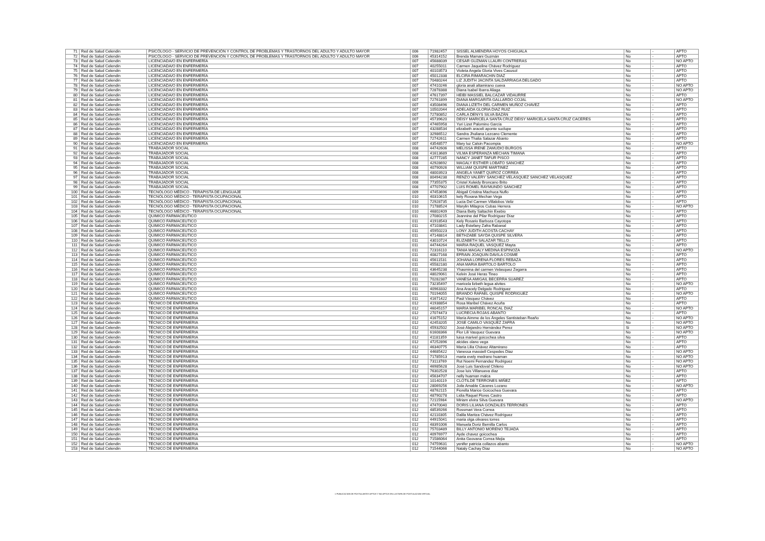| 71 | Red de Salud Celendin | PSICÓLOGO - SERVICIO DE PREVENCIÓN Y CONTROL DE PROBLEMAS Y TRASTORNOS DEL ADULTO Y ADULTO MAYOR | 006 | 71982457 | SISSEL ALMENDRA HOYOS CHIGUALA | No | - | APTO |
| 72 | Red de Salud Celendin | PSICÓLOGO - SERVICIO DE PREVENCIÓN Y CONTROL DE PROBLEMAS Y TRASTORNOS DEL ADULTO Y ADULTO MAYOR | 006 | 45314152 | Brenda Mamani Guzmán | No | - | APTO |
| 73 | Red de Salud Celendin | LICENCIADA/O EN ENFERMERÍA | 007 | 45688039 | CESAR GUZMAN LLAURI CONTRERAS | No | - | NO APTO |
| 74 | Red de Salud Celendin | LICENCIADA/O EN ENFERMERÍA | 007 | 40255011 | Carmen Jaqueline Chávez Rodríguez | No | - | APTO |
| 75 | Red de Salud Celendin | LICENCIADA/O EN ENFERMERÍA | 007 | 40103573 | Violeta Angela Gloria Vives Casusol | No | - | APTO |
| 76 | Red de Salud Celendin | LICENCIADA/O EN ENFERMERÍA | 007 | 45012338 | ELCIRA RIMARACHIN DIAZ | No | - | APTO |
| 77 | Red de Salud Celendin | LICENCIADA/O EN ENFERMERÍA | 007 | 70480244 | LIZ JUDITH JACINTA SALDARRIAGA DELGADO | No | - | APTO |
| 78 | Red de Salud Celendin | LICENCIADA/O EN ENFERMERÍA | 007 | 47410246 | gloria anali altamirano cueva | No | - | NO APTO |
| 79 | Red de Salud Celendin | LICENCIADA/O EN ENFERMERÍA | 007 | 72878388 | Diana Isabel Ibarra Aliaga | No | - | NO APTO |
| 80 | Red de Salud Celendin | LICENCIADA/O EN ENFERMERÍA | 007 | 47617397 | HEIBI MASSIEL BALCAZAR VIDAURRE | No | - | APTO |
| 81 | Red de Salud Celendin | LICENCIADA/O EN ENFERMERÍA | 007 | 72761899 | DIANA MARGARITA GALLARDO COJAL | No | - | NO APTO |
| 82 | Red de Salud Celendin | LICENCIADA/O EN ENFERMERÍA | 007 | 43508496 | DIANA LIZETH DEL CARMEN MUÑOZ CHAVEZ | No | - | APTO |
| 83 | Red de Salud Celendin | LICENCIADA/O EN ENFERMERÍA | 007 | 10502044 | ADELAIDA GLORIA DIAZ RUIZ | No | - | APTO |
| 84 | Red de Salud Celendin | LICENCIADA/O EN ENFERMERÍA | 007 | 72780852 | CARLA DENYS SILVA BAZÁN | No | - | APTO |
| 85 | Red de Salud Celendin | LICENCIADA/O EN ENFERMERÍA | 007 | 45739620 | DEISY MARICELA SANTA CRUZ DEISY MARICELA SANTA CRUZ CACERES | No | - | APTO |
| 86 | Red de Salud Celendin | LICENCIADA/O EN ENFERMERÍA | 007 | 47465958 | Yuri Lizet Palomino García | No | - | APTO |
| 87 | Red de Salud Celendin | LICENCIADA/O EN ENFERMERÍA | 007 | 43288534 | elizabeth araceli aponte suclupe | No | - | APTO |
| 88 | Red de Salud Celendin | LICENCIADA/O EN ENFERMERÍA | 007 | 32986512 | Sandra Jhuliana Lezcano Clemente | No | - | APTO |
| 89 | Red de Salud Celendin | LICENCIADA/O EN ENFERMERÍA | 007 | 72742611 | Carmen Thalia Salazar Abanto | No | - | APTO |
| 90 | Red de Salud Celendin | LICENCIADA/O EN ENFERMERÍA | 007 | 43548577 | Mary luz Calsin Pacompia | No | - | NO APTO |
| 91 | Red de Salud Celendin | TRABAJADOR SOCIAL | 008 | 44742606 | MELISSA IRENE ZAMUDIO BURGOS | No | - | APTO |
| 92 | Red de Salud Celendin | TRABAJADOR SOCIAL | 008 | 41613689 | VILMA ESPERANZA MECHAN TIMANA | No | - | APTO |
| 93 | Red de Salud Celendin | TRABAJADOR SOCIAL | 008 | 42777285 | NANCY JANET TAFUR PISCO | No | - | APTO |
| 94 | Red de Salud Celendin | TRABAJADOR SOCIAL | 008 | 42928692 | MAGALY ESTHER LOBATO SANCHEZ | No | - | APTO |
| 95 | Red de Salud Celendin | TRABAJADOR SOCIAL | 008 | 40790926 | WILLIAM QUISPE MARTINEZ | No | - | APTO |
| 96 | Red de Salud Celendin | TRABAJADOR SOCIAL | 008 | 48003923 | ANGELA YANET QUIROZ CORREA | No | - | APTO |
| 97 | Red de Salud Celendin | TRABAJADOR SOCIAL | 008 | 80494238 | RENZO VALERY SANCHEZ VELASQUEZ SANCHEZ VELASQUEZ | No | - | APTO |
| 98 | Red de Salud Celendin | TRABAJADOR SOCIAL | 008 | 77355375 | Cristel Xuleidy Broncano Brito | No | - | APTO |
| 99 | Red de Salud Celendin | TRABAJADOR SOCIAL | 008 | 47707902 | LUIS ROMEL RAYMUNDO SANCHEZ | No | - | APTO |
| 100 | Red de Salud Celendin | TECNÓLOGO MÉDICO - TERAPISTA DE LENGUAJE | 009 | 47453696 | Abigail Cristina Machuca Nuflo | No | - | APTO |
| 101 | Red de Salud Celendin | TECNÓLOGO MÉDICO - TERAPISTA OCUPACIONAL | 010 | 40310615 | kely Roxana Mechan Vega | No | - | APTO |
| 102 | Red de Salud Celendin | TECNÓLOGO MÉDICO - TERAPISTA OCUPACIONAL | 010 | 72928735 | Lucia Del Carmen Villalobos Veliz | No | - | APTO |
| 103 | Red de Salud Celendin | TECNÓLOGO MÉDICO - TERAPISTA OCUPACIONAL | 010 | 71788524 | Marylin Milagros Cubas Herrera | No | - | NO APTO |
| 104 | Red de Salud Celendin | TECNÓLOGO MÉDICO - TERAPISTA OCUPACIONAL | 010 | 46802409 | Diana Betty Saltachin Exebio | No | - | APTO |
| 105 | Red de Salud Celendin | QUIMICO FARMACEUTICO | 011 | 27080215 | Jeannine del Pilar Rodríguez Díaz | No | - | APTO |
| 106 | Red de Salud Celendin | QUIMICO FARMACEUTICO | 011 | 41918543 | Kely Rosario Barboza Cayotopa | No | - | APTO |
| 107 | Red de Salud Celendin | QUIMICO FARMACEUTICO | 011 | 47103841 | Lady Estefany Zafra Rabanal | No | - | APTO |
| 108 | Red de Salud Celendin | QUIMICO FARMACEUTICO | 011 | 45950223 | LONY JUDITH ACOSTA CACHAY | No | - | APTO |
| 109 | Red de Salud Celendin | QUIMICO FARMACEUTICO | 011 | 47148814 | BETHZABE SAYDA QUISPE SILVERA | No | - | APTO |
| 110 | Red de Salud Celendin | QUIMICO FARMACEUTICO | 011 | 43010724 | ELIZABETH SALAZAR TELLO | No | - | APTO |
| 111 | Red de Salud Celendin | QUIMICO FARMACEUTICO | 011 | 44744264 | MARIA RAQUEL VASQUEZ Mayta | No | - | APTO |
| 112 | Red de Salud Celendin | QUIMICO FARMACEUTICO | 011 | 72316110 | TANIA MAGALY MEDINA ESPINOZA | No | - | NO APTO |
| 113 | Red de Salud Celendin | QUIMICO FARMACEUTICO | 011 | 40827168 | EFRAIN JOAQUIN DAVILA COSME | No | - | APTO |
| 114 | Red de Salud Celendin | QUIMICO FARMACEUTICO | 011 | 45611531 | JOHANA LORENA FLORES REBAZA | No | - | APTO |
| 115 | Red de Salud Celendin | QUIMICO FARMACEUTICO | 011 | 45582180 | ANA MARIA BARTOLO BARTOLO | No | - | APTO |
| 116 | Red de Salud Celendin | QUIMICO FARMACEUTICO | 011 | 43645238 | Yhasmina del carmen Velasquez Zegarra | No | - | APTO |
| 117 | Red de Salud Celendin | QUIMICO FARMACEUTICO | 011 | 48029061 | Kelvin José Heras Tineo | No | - | APTO |
| 118 | Red de Salud Celendin | QUIMICO FARMACEUTICO | 011 | 70282387 | VANESA AMIGAIL BECERRA SUAREZ | No | - | APTO |
| 119 | Red de Salud Celendin | QUIMICO FARMACEUTICO | 011 | 73235497 | maricela lizbeth legua alvites | No | - | NO APTO |
| 120 | Red de Salud Celendin | QUIMICO FARMACEUTICO | 011 | 40963332 | Ana Aracely Delgado Rodriguez | No | - | APTO |
| 121 | Red de Salud Celendin | QUIMICO FARMACEUTICO | 011 | 70194055 | BRANDO RAFAEL QUISPE RODRIGUEZ | No | - | NO APTO |
| 122 | Red de Salud Celendin | QUIMICO FARMACEUTICO | 011 | 41671422 | Paúl Vásquez Chávez | No | - | APTO |
| 123 | Red de Salud Celendin | TÉCNICO DE ENFERMERIA | 012 | 41938854 | Rosa Maribel Chávez Acuña | No | - | APTO |
| 124 | Red de Salud Celendin | TÉCNICO DE ENFERMERIA | 012 | 46045157 | MARIA MARIBEL RONCAL DIAZ | No | - | NO APTO |
| 125 | Red de Salud Celendin | TÉCNICO DE ENFERMERIA | 012 | 27074473 | LUCRECIA ROJAS ABANTO | No | - | APTO |
| 126 | Red de Salud Celendin | TÉCNICO DE ENFERMERIA | 012 | 41675152 | María Aimme de los Ángeles Santisteban Reaño | No | - | NO APTO |
| 127 | Red de Salud Celendin | TÉCNICO DE ENFERMERIA | 012 | 42453205 | JOSE CAMILO VASQUEZ ZAFRA | No | - | NO APTO |
| 128 | Red de Salud Celendin | TÉCNICO DE ENFERMERIA | 012 | 45932502 | José Alejandro Hernández Perez | Si | - | NO APTO |
| 129 | Red de Salud Celendin | TÉCNICO DE ENFERMERIA | 012 | 61608366 | Flor Lili Vasquez Guevara | No | - | NO APTO |
| 130 | Red de Salud Celendin | TÉCNICO DE ENFERMERIA | 012 | 41181359 | luisa marivel goicochea silva | No | - | APTO |
| 131 | Red de Salud Celendin | TÉCNICO DE ENFERMERIA | 012 | 47252896 | alcides olano vega | No | - | APTO |
| 132 | Red de Salud Celendin | TÉCNICO DE ENFERMERIA | 012 | 46340775 | María Lilia Chávez Altamirano | No | - | APTO |
| 133 | Red de Salud Celendin | TÉCNICO DE ENFERMERIA | 012 | 44685422 | Vanessa massiell Cespedes Diaz | No | - | NO APTO |
| 134 | Red de Salud Celendin | TÉCNICO DE ENFERMERIA | 012 | 71785913 | maria evely medrano huaman | No | - | NO APTO |
| 135 | Red de Salud Celendin | TÉCNICO DE ENFERMERIA | 012 | 73113769 | Rut Noemi Fernandez Rodriguez | No | - | NO APTO |
| 136 | Red de Salud Celendin | TÉCNICO DE ENFERMERIA | 012 | 46985628 | José Luis Sandoval Chileno | No | - | NO APTO |
| 137 | Red de Salud Celendin | TÉCNICO DE ENFERMERIA | 012 | 76302528 | Jose luis Villanueva diaz | No | - | APTO |
| 138 | Red de Salud Celendin | TÉCNICO DE ENFERMERIA | 012 | 45634707 | nelly huaman malca | No | - | APTO |
| 139 | Red de Salud Celendin | TÉCNICO DE ENFERMERIA | 012 | 10140119 | CLOTILDE TERRONES MIÑEZ | No | - | APTO |
| 140 | Red de Salud Celendin | TÉCNICO DE ENFERMERIA | 012 | 28069256 | Joile Amable Cáceres Lozano | No | - | NO APTO |
| 141 | Red de Salud Celendin | TÉCNICO DE ENFERMERIA | 012 | 48762115 | Fiorella Marice Goicochea Guevara | No | - | APTO |
| 142 | Red de Salud Celendin | TÉCNICO DE ENFERMERIA | 012 | 48790278 | Lidia Raquel Flores Castro | No | - | APTO |
| 143 | Red de Salud Celendin | TÉCNICO DE ENFERMERIA | 012 | 72115984 | Miriam elvira Silva Guevara | No | - | NO APTO |
| 144 | Red de Salud Celendin | TÉCNICO DE ENFERMERIA | 012 | 47470040 | DORIS LILIANA GONZALES TERRONES | No | - | APTO |
| 145 | Red de Salud Celendin | TÉCNICO DE ENFERMERIA | 012 | 48539266 | Rossmari Vera Correa | No | - | APTO |
| 146 | Red de Salud Celendin | TÉCNICO DE ENFERMERIA | 012 | 42110305 | Dalila Maritza Chávez Rodríguez | No | - | APTO |
| 147 | Red de Salud Celendin | TÉCNICO DE ENFERMERIA | 012 | 44915041 | maria olga olivares torres | No | - | APTO |
| 148 | Red de Salud Celendin | TÉCNICO DE ENFERMERIA | 012 | 48391006 | Manuela Doriz Bernilla Carlos | No | - | APTO |
| 149 | Red de Salud Celendin | TÉCNICO DE ENFERMERIA | 012 | 75703489 | BILLY ANTONIO MORENO TEJADA | No | - | APTO |
| 150 | Red de Salud Celendin | TÉCNICO DE ENFERMERIA | 012 | 40976977 | Ayde chavez goicochea | No | - | APTO |
| 151 | Red de Salud Celendin | TÉCNICO DE ENFERMERIA | 012 | 71586064 | Anita Geovana Correa Mejia | No | - | APTO |
| 152 | Red de Salud Celendin | TÉCNICO DE ENFERMERIA | 012 | 74759631 | yenifer patricia collazos abanto | No | - | NO APTO |
| 153 | Red de Salud Celendin | TÉCNICO DE ENFERMERIA | 012 | 71544066 | Nataly Cachay Diaz | No | - | NO APTO |
1 PUBLICACION DE POSTULANTES APTOS Y NO APTOS EN LA ETAPA DE POSTULACION VIRTUAL